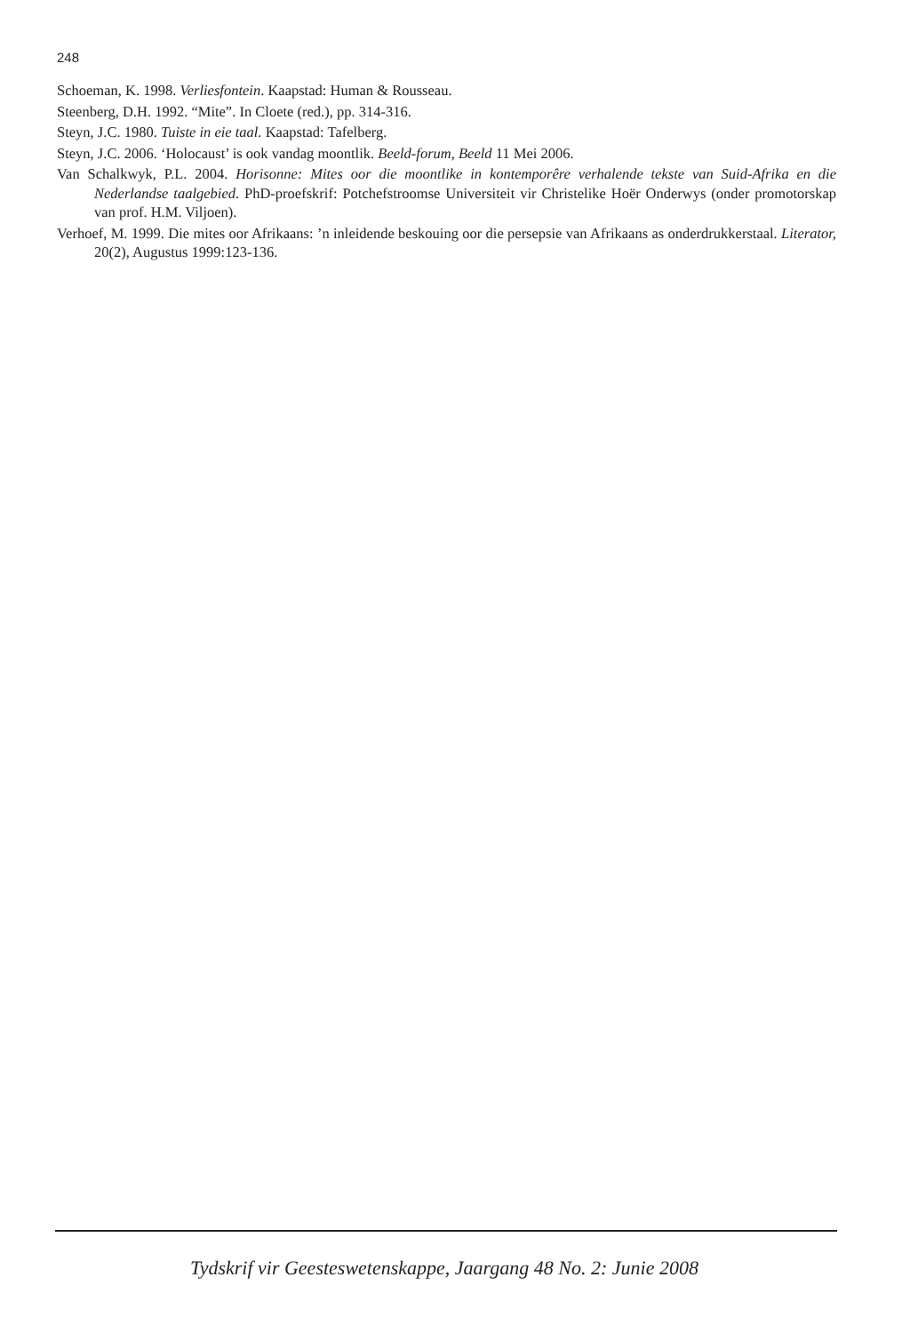248
Schoeman, K. 1998. Verliesfontein. Kaapstad: Human & Rousseau.
Steenberg, D.H. 1992. “Mite”. In Cloete (red.), pp. 314-316.
Steyn, J.C. 1980. Tuiste in eie taal. Kaapstad: Tafelberg.
Steyn, J.C. 2006. ‘Holocaust’ is ook vandag moontlik. Beeld-forum, Beeld 11 Mei 2006.
Van Schalkwyk, P.L. 2004. Horisonne: Mites oor die moontlike in kontemporêre verhalende tekste van Suid-Afrika en die Nederlandse taalgebied. PhD-proefskrif: Potchefstroomse Universiteit vir Christelike Hoër Onderwys (onder promotorskap van prof. H.M. Viljoen).
Verhoef, M. 1999. Die mites oor Afrikaans: ’n inleidende beskouing oor die persepsie van Afrikaans as onderdrukkerstaal. Literator, 20(2), Augustus 1999:123-136.
Tydskrif vir Geesteswetenskappe, Jaargang 48 No. 2: Junie 2008